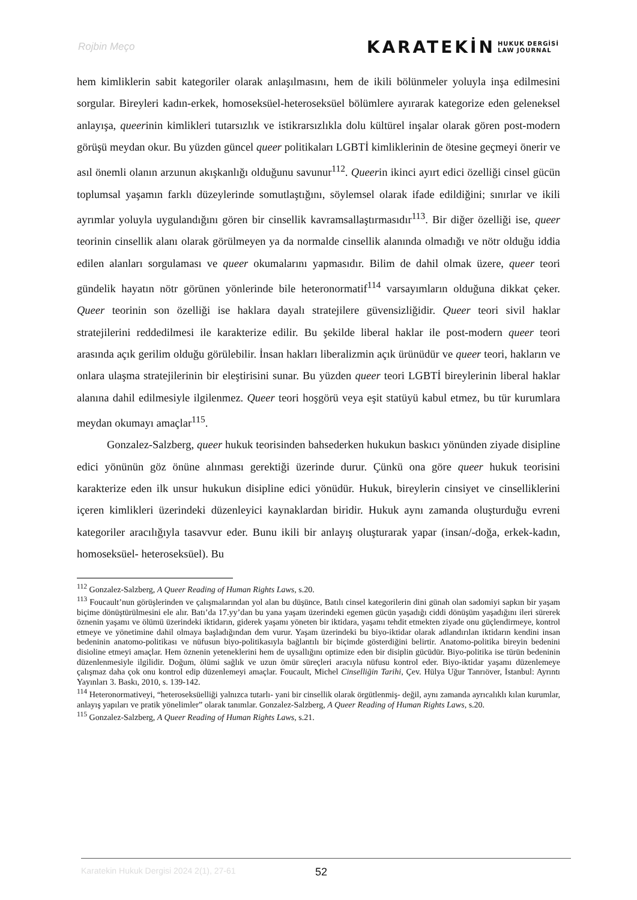Rojbin Meço
KARATEKİN HUKUK DERGİSİ
LAW JOURNAL
hem kimliklerin sabit kategoriler olarak anlaşılmasını, hem de ikili bölünmeler yoluyla inşa edilmesini sorgular. Bireyleri kadın-erkek, homoseksüel-heteroseksüel bölümlere ayırarak kategorize eden geleneksel anlayışa, queerinin kimlikleri tutarsızlık ve istikrarsızlıkla dolu kültürel inşalar olarak gören post-modern görüşü meydan okur. Bu yüzden güncel queer politikaları LGBTİ kimliklerinin de ötesine geçmeyi önerir ve asıl önemli olanın arzunun akışkanlığı olduğunu savunur<sup>112</sup>. Queerin ikinci ayırt edici özelliği cinsel gücün toplumsal yaşamın farklı düzeylerinde somutlaştığını, söylemsel olarak ifade edildiğini; sınırlar ve ikili ayrımlar yoluyla uygulandığını gören bir cinsellik kavramsallaştırmasıdır<sup>113</sup>. Bir diğer özelliği ise, queer teorinin cinsellik alanı olarak görülmeyen ya da normalde cinsellik alanında olmadığı ve nötr olduğu iddia edilen alanları sorgulaması ve queer okumalarını yapmasıdır. Bilim de dahil olmak üzere, queer teori gündelik hayatın nötr görünen yönlerinde bile heteronormatif<sup>114</sup> varsayımların olduğuna dikkat çeker. Queer teorinin son özelliği ise haklara dayalı stratejilere güvensizliğidir. Queer teori sivil haklar stratejilerini reddedilmesi ile karakterize edilir. Bu şekilde liberal haklar ile post-modern queer teori arasında açık gerilim olduğu görülebilir. İnsan hakları liberalizmin açık ürünüdür ve queer teori, hakların ve onlara ulaşma stratejilerinin bir eleştirisini sunar. Bu yüzden queer teori LGBTİ bireylerinin liberal haklar alanına dahil edilmesiyle ilgilenmez. Queer teori hoşgörü veya eşit statüyü kabul etmez, bu tür kurumlara meydan okumayı amaçlar<sup>115</sup>.
Gonzalez-Salzberg, queer hukuk teorisinden bahsederken hukukun baskıcı yönünden ziyade disipline edici yönünün göz önüne alınması gerektiği üzerinde durur. Çünkü ona göre queer hukuk teorisini karakterize eden ilk unsur hukukun disipline edici yönüdür. Hukuk, bireylerin cinsiyet ve cinselliklerini içeren kimlikleri üzerindeki düzenleyici kaynaklardan biridir. Hukuk aynı zamanda oluşturduğu evreni kategoriler aracılığıyla tasavvur eder. Bunu ikili bir anlayış oluşturarak yapar (insan/-doğa, erkek-kadın, homoseksüel- heteroseksüel). Bu
<sup>112</sup> Gonzalez-Salzberg, A Queer Reading of Human Rights Laws, s.20.
<sup>113</sup> Foucault’nun görüşlerinden ve çalışmalarından yol alan bu düşünce, Batılı cinsel kategorilerin dini günah olan sadomiyi sapkın bir yaşam biçime dönüştürülmesini ele alır. Batı’da 17.yy’dan bu yana yaşam üzerindeki egemen gücün yaşadığı ciddi dönüşüm yaşadığını ileri sürerek öznenin yaşamı ve ölümü üzerindeki iktidarın, giderek yaşamı yöneten bir iktidara, yaşamı tehdit etmekten ziyade onu güçlendirmeye, kontrol etmeye ve yönetimine dahil olmaya başladığından dem vurur. Yaşam üzerindeki bu biyo-iktidar olarak adlandırılan iktidarın kendini insan bedeninin anatomo-politikası ve nüfusun biyo-politikasıyla bağlantılı bir biçimde gösterdiğini belirtir. Anatomo-politika bireyin bedenini disioline etmeyi amaçlar. Hem öznenin yeteneklerini hem de uysallığını optimize eden bir disiplin gücüdür. Biyo-politika ise türün bedeninin düzenlenmesiyle ilgilidir. Doğum, ölümi sağlık ve uzun ömür süreçleri aracıyla nüfusu kontrol eder. Biyo-iktidar yaşamı düzenlemeye çalışmaz daha çok onu kontrol edip düzenlemeyi amaçlar. Foucault, Michel Cinselliğin Tarihi, Çev. Hülya Uğur Tanrıöver, İstanbul: Ayrıntı Yayınları 3. Baskı, 2010, s. 139-142.
<sup>114</sup> Heteronormativeyi, “heteroseksüelliği yalnızca tutarlı- yani bir cinsellik olarak örgütlenmiş- değil, aynı zamanda ayrıcalıklı kılan kurumlar, anlayış yapıları ve pratik yönelimler” olarak tanımlar. Gonzalez-Salzberg, A Queer Reading of Human Rights Laws, s.20.
<sup>115</sup> Gonzalez-Salzberg, A Queer Reading of Human Rights Laws, s.21.
Karatekin Hukuk Dergisi 2024 2(1), 27-61
52